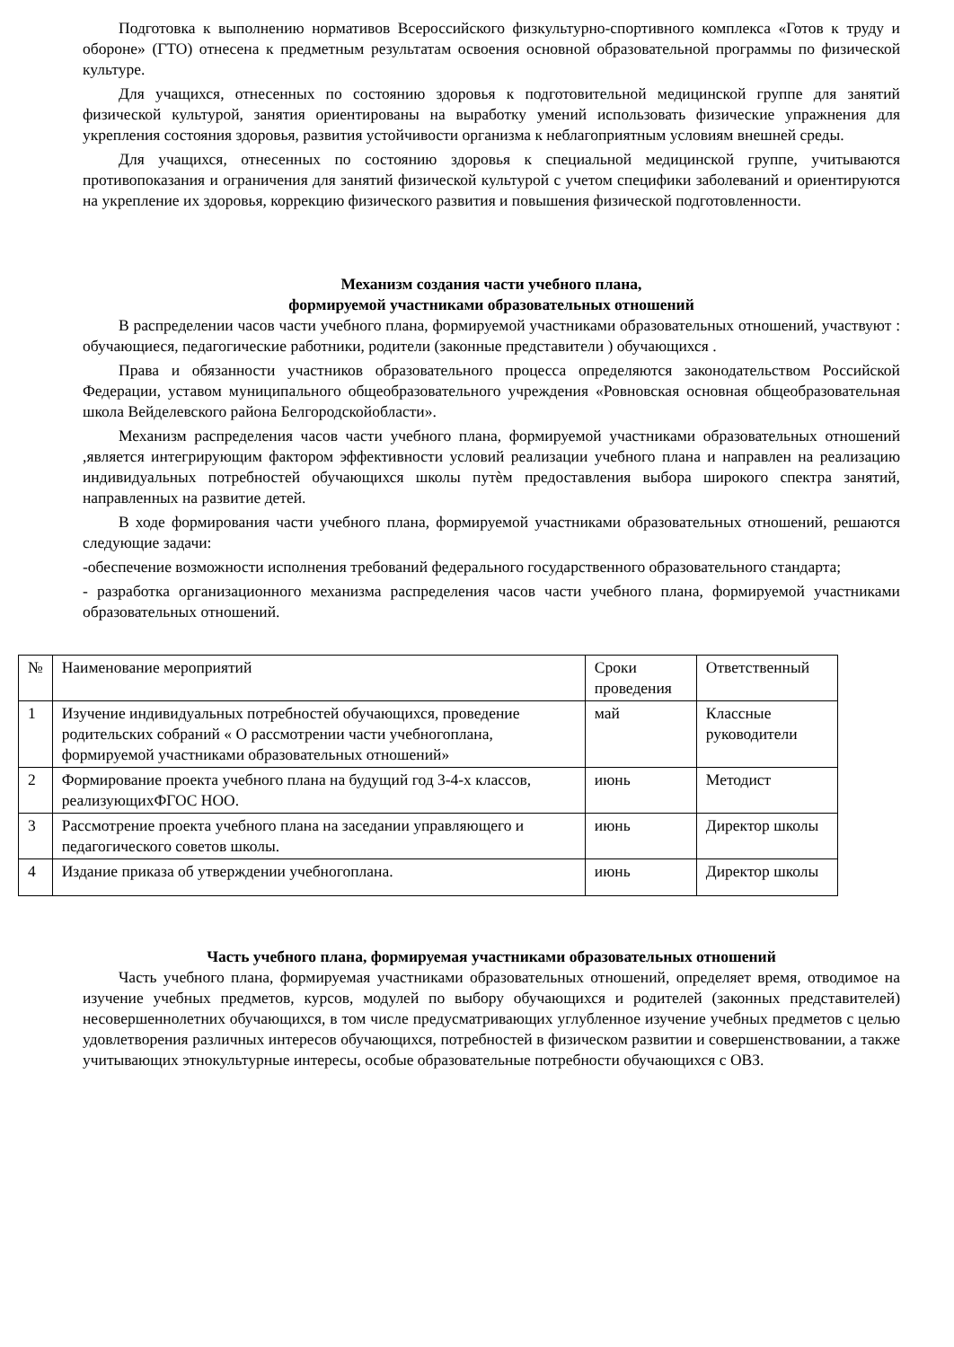Подготовка к выполнению нормативов Всероссийского физкультурно-спортивного комплекса «Готов к труду и обороне» (ГТО) отнесена к предметным результатам освоения основной образовательной программы по физической культуре.
Для учащихся, отнесенных по состоянию здоровья к подготовительной медицинской группе для занятий физической культурой, занятия ориентированы на выработку умений использовать физические упражнения для укрепления состояния здоровья, развития устойчивости организма к неблагоприятным условиям внешней среды.
Для учащихся, отнесенных по состоянию здоровья к специальной медицинской группе, учитываются противопоказания и ограничения для занятий физической культурой с учетом специфики заболеваний и ориентируются на укрепление их здоровья, коррекцию физического развития и повышения физической подготовленности.
Механизм создания части учебного плана,
формируемой участниками образовательных отношений
В распределении часов части учебного плана, формируемой участниками образовательных отношений, участвуют : обучающиеся, педагогические работники, родители (законные представители ) обучающихся .
Права и обязанности участников образовательного процесса определяются законодательством Российской Федерации, уставом муниципального общеобразовательного учреждения «Ровновская основная общеобразовательная школа Вейделевского района Белгородскойобласти».
Механизм распределения часов части учебного плана, формируемой участниками образовательных отношений ,является интегрирующим фактором эффективности условий реализации учебного плана и направлен на реализацию индивидуальных потребностей обучающихся школы путѐм предоставления выбора широкого спектра занятий, направленных на развитие детей.
В ходе формирования части учебного плана, формируемой участниками образовательных отношений, решаются следующие задачи:
-обеспечение возможности исполнения требований федерального государственного образовательного стандарта;
- разработка организационного механизма распределения часов части учебного плана, формируемой участниками образовательных отношений.
| № | Наименование мероприятий | Сроки проведения | Ответственный |
| --- | --- | --- | --- |
| 1 | Изучение индивидуальных потребностей обучающихся, проведение родительских собраний « О рассмотрении части учебногоплана, формируемой участниками образовательных отношений» | май | Классные руководители |
| 2 | Формирование проекта учебного плана на будущий год 3-4-х классов, реализующихФГОС НОО. | июнь | Методист |
| 3 | Рассмотрение проекта учебного плана на заседании управляющего и педагогического советов школы. | июнь | Директор школы |
| 4 | Издание приказа об утверждении учебногоплана. | июнь | Директор школы |
Часть учебного плана, формируемая участниками образовательных отношений
Часть учебного плана, формируемая участниками образовательных отношений, определяет время, отводимое на изучение учебных предметов, курсов, модулей по выбору обучающихся и родителей (законных представителей) несовершеннолетних обучающихся, в том числе предусматривающих углубленное изучение учебных предметов с целью удовлетворения различных интересов обучающихся, потребностей в физическом развитии и совершенствовании, а также учитывающих этнокультурные интересы, особые образовательные потребности обучающихся с ОВЗ.